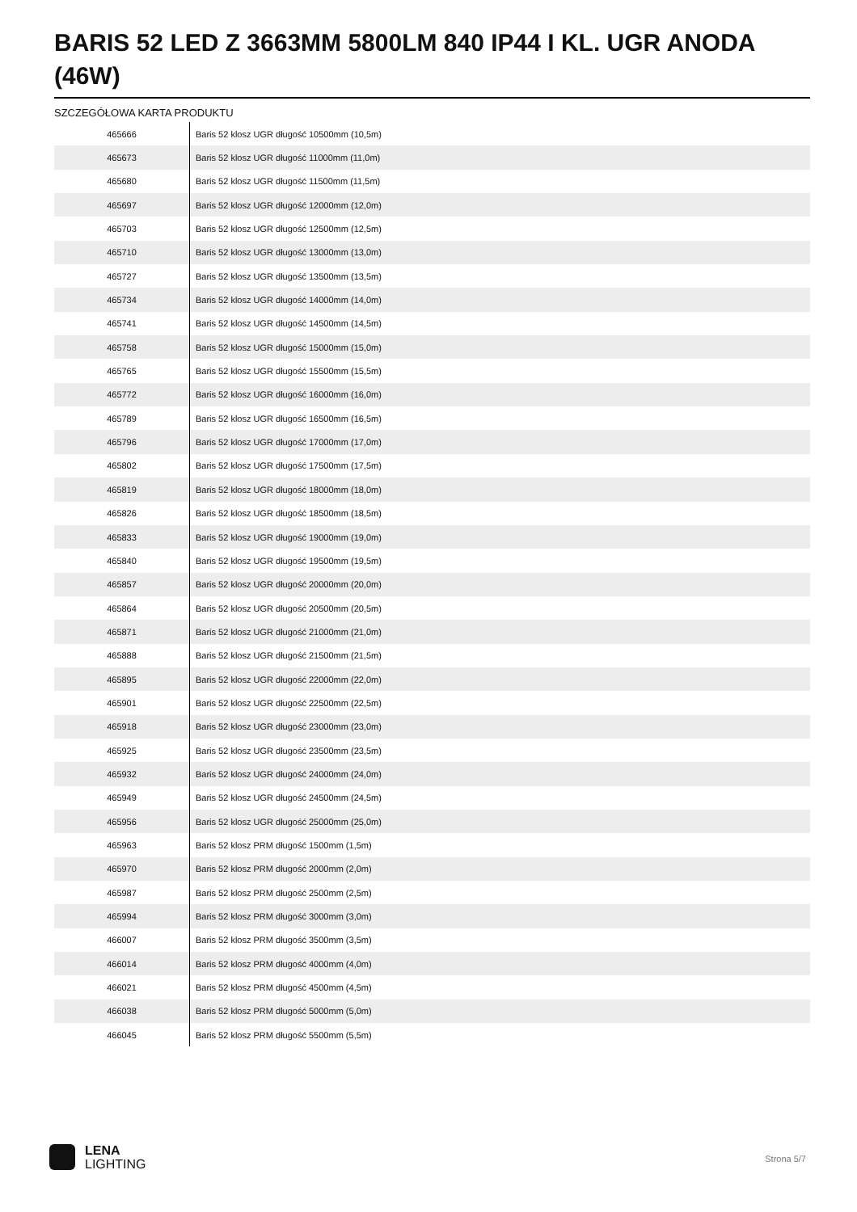BARIS 52 LED Z 3663MM 5800LM 840 IP44 I KL. UGR ANODA (46W)
SZCZEGÓŁOWA KARTA PRODUKTU
| 465666 | Baris 52 klosz UGR długość 10500mm (10,5m) |
| 465673 | Baris 52 klosz UGR długość 11000mm (11,0m) |
| 465680 | Baris 52 klosz UGR długość 11500mm (11,5m) |
| 465697 | Baris 52 klosz UGR długość 12000mm (12,0m) |
| 465703 | Baris 52 klosz UGR długość 12500mm (12,5m) |
| 465710 | Baris 52 klosz UGR długość 13000mm (13,0m) |
| 465727 | Baris 52 klosz UGR długość 13500mm (13,5m) |
| 465734 | Baris 52 klosz UGR długość 14000mm (14,0m) |
| 465741 | Baris 52 klosz UGR długość 14500mm (14,5m) |
| 465758 | Baris 52 klosz UGR długość 15000mm (15,0m) |
| 465765 | Baris 52 klosz UGR długość 15500mm (15,5m) |
| 465772 | Baris 52 klosz UGR długość 16000mm (16,0m) |
| 465789 | Baris 52 klosz UGR długość 16500mm (16,5m) |
| 465796 | Baris 52 klosz UGR długość 17000mm (17,0m) |
| 465802 | Baris 52 klosz UGR długość 17500mm (17,5m) |
| 465819 | Baris 52 klosz UGR długość 18000mm (18,0m) |
| 465826 | Baris 52 klosz UGR długość 18500mm (18,5m) |
| 465833 | Baris 52 klosz UGR długość 19000mm (19,0m) |
| 465840 | Baris 52 klosz UGR długość 19500mm (19,5m) |
| 465857 | Baris 52 klosz UGR długość 20000mm (20,0m) |
| 465864 | Baris 52 klosz UGR długość 20500mm (20,5m) |
| 465871 | Baris 52 klosz UGR długość 21000mm (21,0m) |
| 465888 | Baris 52 klosz UGR długość 21500mm (21,5m) |
| 465895 | Baris 52 klosz UGR długość 22000mm (22,0m) |
| 465901 | Baris 52 klosz UGR długość 22500mm (22,5m) |
| 465918 | Baris 52 klosz UGR długość 23000mm (23,0m) |
| 465925 | Baris 52 klosz UGR długość 23500mm (23,5m) |
| 465932 | Baris 52 klosz UGR długość 24000mm (24,0m) |
| 465949 | Baris 52 klosz UGR długość 24500mm (24,5m) |
| 465956 | Baris 52 klosz UGR długość 25000mm (25,0m) |
| 465963 | Baris 52 klosz PRM długość 1500mm (1,5m) |
| 465970 | Baris 52 klosz PRM długość 2000mm (2,0m) |
| 465987 | Baris 52 klosz PRM długość 2500mm (2,5m) |
| 465994 | Baris 52 klosz PRM długość 3000mm (3,0m) |
| 466007 | Baris 52 klosz PRM długość 3500mm (3,5m) |
| 466014 | Baris 52 klosz PRM długość 4000mm (4,0m) |
| 466021 | Baris 52 klosz PRM długość 4500mm (4,5m) |
| 466038 | Baris 52 klosz PRM długość 5000mm (5,0m) |
| 466045 | Baris 52 klosz PRM długość 5500mm (5,5m) |
LENA
LIGHTING
Strona 5/7